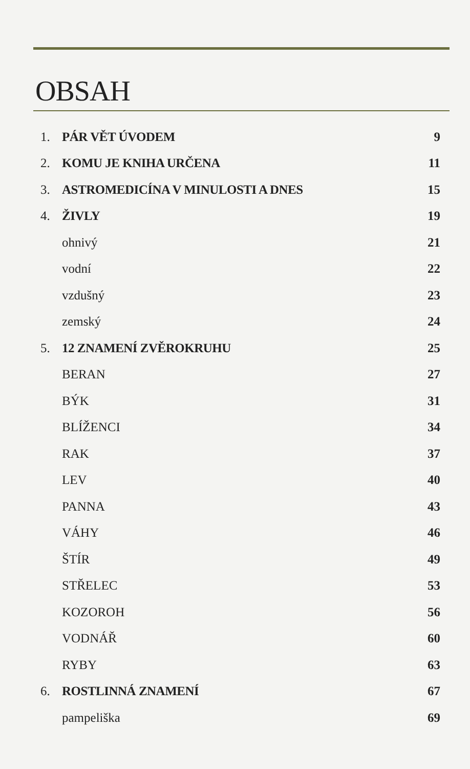OBSAH
| 1. | PÁR VĚT ÚVODEM | 9 |
| 2. | KOMU JE KNIHA URČENA | 11 |
| 3. | ASTROMEDICÍNA V MINULOSTI A DNES | 15 |
| 4. | ŽIVLY | 19 |
| | ohnivý | 21 |
| | vodní | 22 |
| | vzdušný | 23 |
| | zemský | 24 |
| 5. | 12 ZNAMENÍ ZVĚROKRUHU | 25 |
| | BERAN | 27 |
| | BÝK | 31 |
| | BLÍŽENCI | 34 |
| | RAK | 37 |
| | LEV | 40 |
| | PANNA | 43 |
| | VÁHY | 46 |
| | ŠTÍR | 49 |
| | STŘELEC | 53 |
| | KOZOROH | 56 |
| | VODNÁŘ | 60 |
| | RYBY | 63 |
| 6. | ROSTLINNÁ ZNAMENÍ | 67 |
| | pampeliška | 69 |